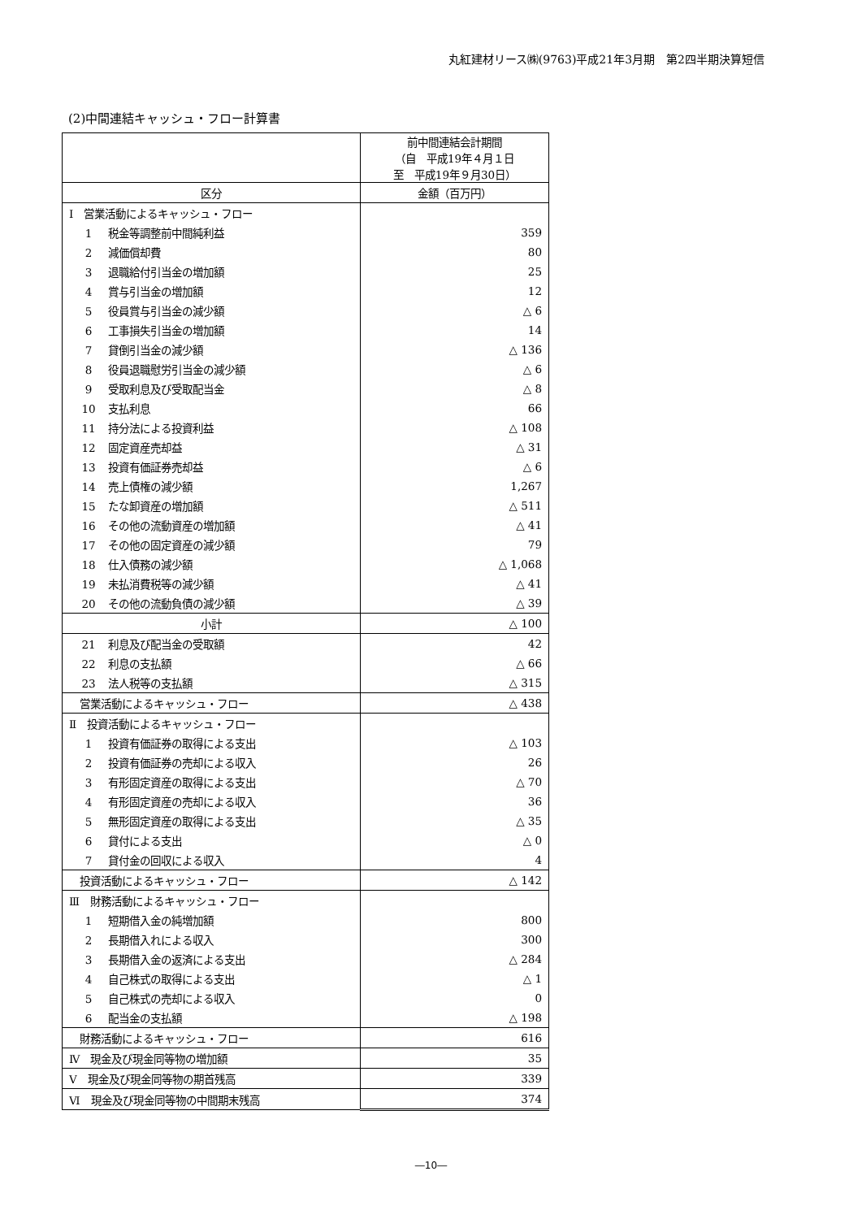丸紅建材リース㈱(9763)平成21年3月期　第2四半期決算短信
(2)中間連結キャッシュ・フロー計算書
| | 前中間連結会計期間 （自 平成19年４月１日 至 平成19年９月30日） |
| --- | --- |
| 区分 | 金額（百万円） |
| Ⅰ 営業活動によるキャッシュ・フロー | |
| 1 税金等調整前中間純利益 | 359 |
| 2 減価償却費 | 80 |
| 3 退職給付引当金の増加額 | 25 |
| 4 賞与引当金の増加額 | 12 |
| 5 役員賞与引当金の減少額 | △ 6 |
| 6 工事損失引当金の増加額 | 14 |
| 7 貸倒引当金の減少額 | △ 136 |
| 8 役員退職慰労引当金の減少額 | △ 6 |
| 9 受取利息及び受取配当金 | △ 8 |
| 10 支払利息 | 66 |
| 11 持分法による投資利益 | △ 108 |
| 12 固定資産売却益 | △ 31 |
| 13 投資有価証券売却益 | △ 6 |
| 14 売上債権の減少額 | 1,267 |
| 15 たな卸資産の増加額 | △ 511 |
| 16 その他の流動資産の増加額 | △ 41 |
| 17 その他の固定資産の減少額 | 79 |
| 18 仕入債務の減少額 | △ 1,068 |
| 19 未払消費税等の減少額 | △ 41 |
| 20 その他の流動負債の減少額 | △ 39 |
| 小計 | △ 100 |
| 21 利息及び配当金の受取額 | 42 |
| 22 利息の支払額 | △ 66 |
| 23 法人税等の支払額 | △ 315 |
| 営業活動によるキャッシュ・フロー | △ 438 |
| Ⅱ 投資活動によるキャッシュ・フロー | |
| 1 投資有価証券の取得による支出 | △ 103 |
| 2 投資有価証券の売却による収入 | 26 |
| 3 有形固定資産の取得による支出 | △ 70 |
| 4 有形固定資産の売却による収入 | 36 |
| 5 無形固定資産の取得による支出 | △ 35 |
| 6 貸付による支出 | △ 0 |
| 7 貸付金の回収による収入 | 4 |
| 投資活動によるキャッシュ・フロー | △ 142 |
| Ⅲ 財務活動によるキャッシュ・フロー | |
| 1 短期借入金の純増加額 | 800 |
| 2 長期借入れによる収入 | 300 |
| 3 長期借入金の返済による支出 | △ 284 |
| 4 自己株式の取得による支出 | △ 1 |
| 5 自己株式の売却による収入 | 0 |
| 6 配当金の支払額 | △ 198 |
| 財務活動によるキャッシュ・フロー | 616 |
| Ⅳ 現金及び現金同等物の増加額 | 35 |
| Ⅴ 現金及び現金同等物の期首残高 | 339 |
| Ⅵ 現金及び現金同等物の中間期末残高 | 374 |
―10―